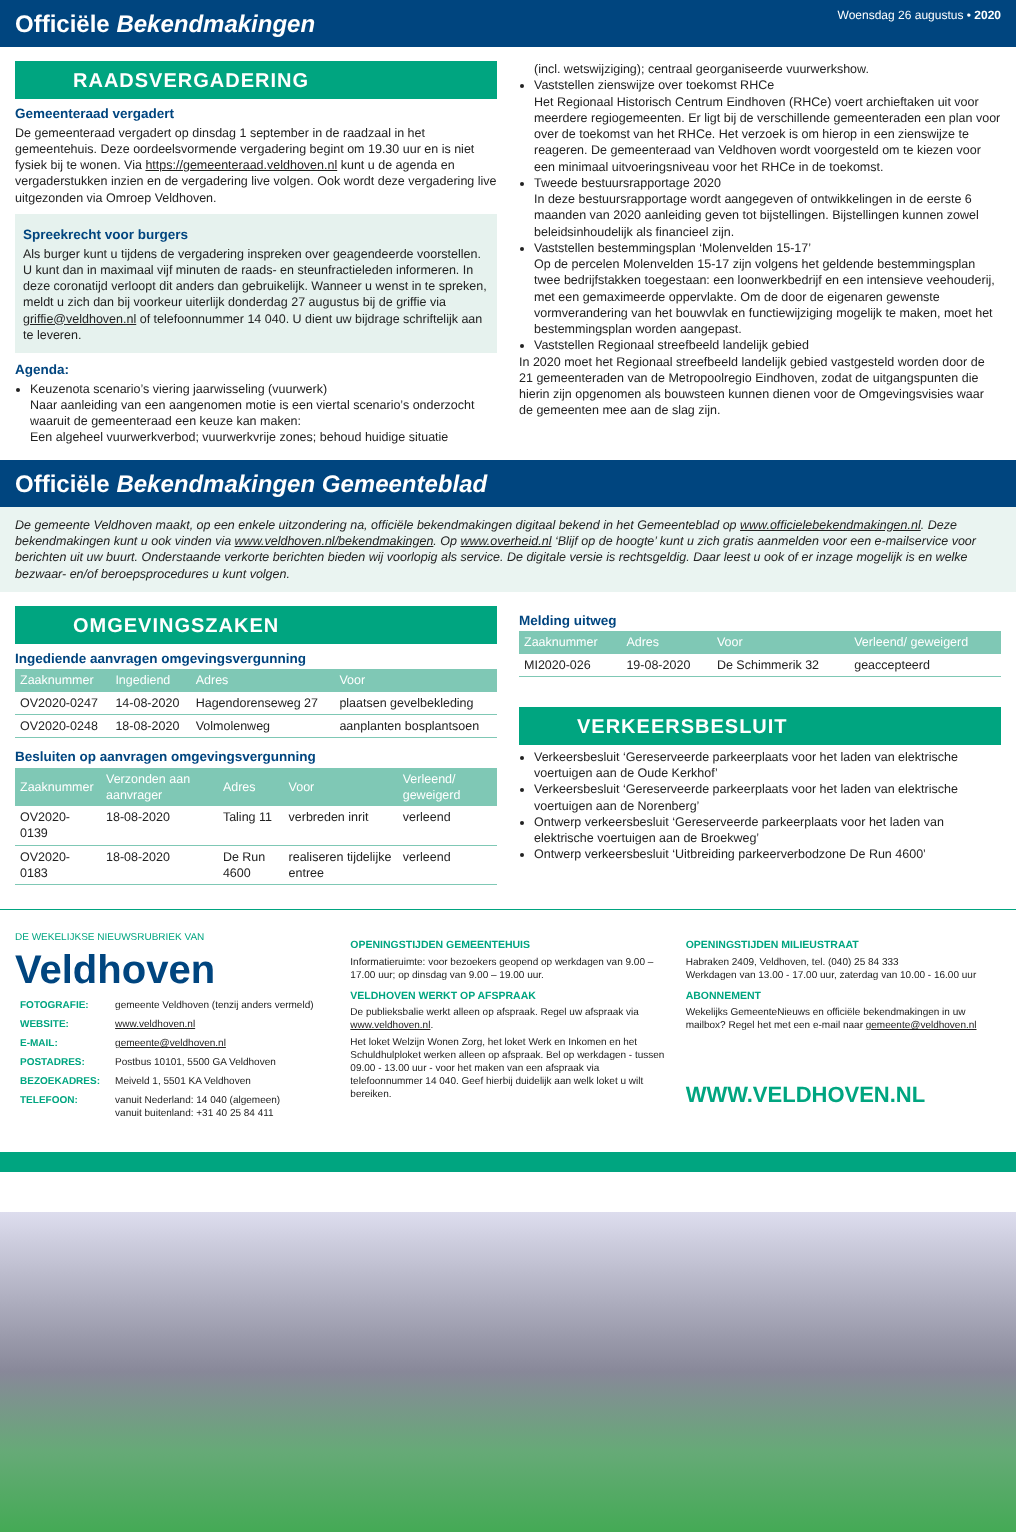Officiële Bekendmakingen
Woensdag 26 augustus • 2020
RAADSVERGADERING
Gemeenteraad vergadert
De gemeenteraad vergadert op dinsdag 1 september in de raadzaal in het gemeentehuis. Deze oordeelsvormende vergadering begint om 19.30 uur en is niet fysiek bij te wonen. Via https://gemeenteraad.veldhoven.nl kunt u de agenda en vergaderstukken inzien en de vergadering live volgen. Ook wordt deze vergadering live uitgezonden via Omroep Veldhoven.
Spreekrecht voor burgers
Als burger kunt u tijdens de vergadering inspreken over geagendeerde voorstellen. U kunt dan in maximaal vijf minuten de raads- en steunfractieleden informeren. In deze coronatijd verloopt dit anders dan gebruikelijk. Wanneer u wenst in te spreken, meldt u zich dan bij voorkeur uiterlijk donderdag 27 augustus bij de griffie via griffie@veldhoven.nl of telefoonnummer 14 040. U dient uw bijdrage schriftelijk aan te leveren.
Agenda:
Keuzenota scenario’s viering jaarwisseling (vuurwerk)
Naar aanleiding van een aangenomen motie is een viertal scenario’s onderzocht waaruit de gemeenteraad een keuze kan maken:
Een algeheel vuurwerkverbod; vuurwerkvrije zones; behoud huidige situatie
(incl. wetswijziging); centraal georganiseerde vuurwerkshow.
Vaststellen zienswijze over toekomst RHCe
Het Regionaal Historisch Centrum Eindhoven (RHCe) voert archieftaken uit voor meerdere regiogemeenten. Er ligt bij de verschillende gemeenteraden een plan voor over de toekomst van het RHCe. Het verzoek is om hierop in een zienswijze te reageren. De gemeenteraad van Veldhoven wordt voorgesteld om te kiezen voor een minimaal uitvoeringsniveau voor het RHCe in de toekomst.
Tweede bestuursrapportage 2020
In deze bestuursrapportage wordt aangegeven of ontwikkelingen in de eerste 6 maanden van 2020 aanleiding geven tot bijstellingen. Bijstellingen kunnen zowel beleidsinhoudelijk als financieel zijn.
Vaststellen bestemmingsplan ‘Molenvelden 15-17’
Op de percelen Molenvelden 15-17 zijn volgens het geldende bestemmingsplan twee bedrijfstakken toegestaan: een loonwerkbedrijf en een intensieve veehouderij, met een gemaximeerde oppervlakte. Om de door de eigenaren gewenste vormverandering van het bouwvlak en functiewijziging mogelijk te maken, moet het bestemmingsplan worden aangepast.
Vaststellen Regionaal streefbeeld landelijk gebied
In 2020 moet het Regionaal streefbeeld landelijk gebied vastgesteld worden door de 21 gemeenteraden van de Metropoolregio Eindhoven, zodat de uitgangspunten die hierin zijn opgenomen als bouwsteen kunnen dienen voor de Omgevingsvisies waar de gemeenten mee aan de slag zijn.
Officiële Bekendmakingen Gemeenteblad
De gemeente Veldhoven maakt, op een enkele uitzondering na, officiële bekendmakingen digitaal bekend in het Gemeenteblad op www.officielebekendmakingen.nl. Deze bekendmakingen kunt u ook vinden via www.veldhoven.nl/bekendmakingen. Op www.overheid.nl ‘Blijf op de hoogte’ kunt u zich gratis aanmelden voor een e-mailservice voor berichten uit uw buurt. Onderstaande verkorte berichten bieden wij voorlopig als service. De digitale versie is rechtsgeldig. Daar leest u ook of er inzage mogelijk is en welke bezwaar- en/of beroepsprocedures u kunt volgen.
OMGEVINGSZAKEN
Ingediende aanvragen omgevingsvergunning
| Zaaknummer | Ingediend | Adres | Voor |
| --- | --- | --- | --- |
| OV2020-0247 | 14-08-2020 | Hagendorenseweg 27 | plaatsen gevelbekleding |
| OV2020-0248 | 18-08-2020 | Volmolenweg | aanplanten bosplantsoen |
Besluiten op aanvragen omgevingsvergunning
| Zaaknummer | Verzonden aan aanvrager | Adres | Voor | Verleend/ geweigerd |
| --- | --- | --- | --- | --- |
| OV2020-0139 | 18-08-2020 | Taling 11 | verbreden inrit | verleend |
| OV2020-0183 | 18-08-2020 | De Run 4600 | realiseren tijdelijke entree | verleend |
Melding uitweg
| Zaaknummer | Adres | Voor | Verleend/ geweigerd |
| --- | --- | --- | --- |
| MI2020-026 | 19-08-2020 | De Schimmerik 32 | geaccepteerd |
VERKEERSBESLUIT
Verkeersbesluit ‘Gereserveerde parkeerplaats voor het laden van elektrische voertuigen aan de Oude Kerkhof’
Verkeersbesluit ‘Gereserveerde parkeerplaats voor het laden van elektrische voertuigen aan de Norenberg’
Ontwerp verkeersbesluit ‘Gereserveerde parkeerplaats voor het laden van elektrische voertuigen aan de Broekweg’
Ontwerp verkeersbesluit ‘Uitbreiding parkeerverbodzone De Run 4600’
DE WEKELIJKSE NIEUWSRUBRIEK VAN
Veldhoven
| FOTOGRAFIE: | gemeente Veldhoven (tenzij anders vermeld) |
| WEBSITE: | www.veldhoven.nl |
| E-MAIL: | gemeente@veldhoven.nl |
| POSTADRES: | Postbus 10101, 5500 GA Veldhoven |
| BEZOEKADRES: | Meiveld 1, 5501 KA Veldhoven |
| TELEFOON: | vanuit Nederland: 14 040 (algemeen) vanuit buitenland: +31 40 25 84 411 |
OPENINGSTIJDEN GEMEENTEHUIS
Informatieruimte: voor bezoekers geopend op werkdagen van 9.00 – 17.00 uur; op dinsdag van 9.00 – 19.00 uur.
VELDHOVEN WERKT OP AFSPRAAK
De publieksbalie werkt alleen op afspraak. Regel uw afspraak via www.veldhoven.nl.
Het loket Welzijn Wonen Zorg, het loket Werk en Inkomen en het Schuldhulploket werken alleen op afspraak. Bel op werkdagen - tussen 09.00 - 13.00 uur - voor het maken van een afspraak via telefoonnummer 14 040. Geef hierbij duidelijk aan welk loket u wilt bereiken.
OPENINGSTIJDEN MILIEUSTRAAT
Habraken 2409, Veldhoven, tel. (040) 25 84 333
Werkdagen van 13.00 - 17.00 uur, zaterdag van 10.00 - 16.00 uur
ABONNEMENT
Wekelijks GemeenteNieuws en officiële bekendmakingen in uw mailbox? Regel het met een e-mail naar gemeente@veldhoven.nl
WWW.VELDHOVEN.NL